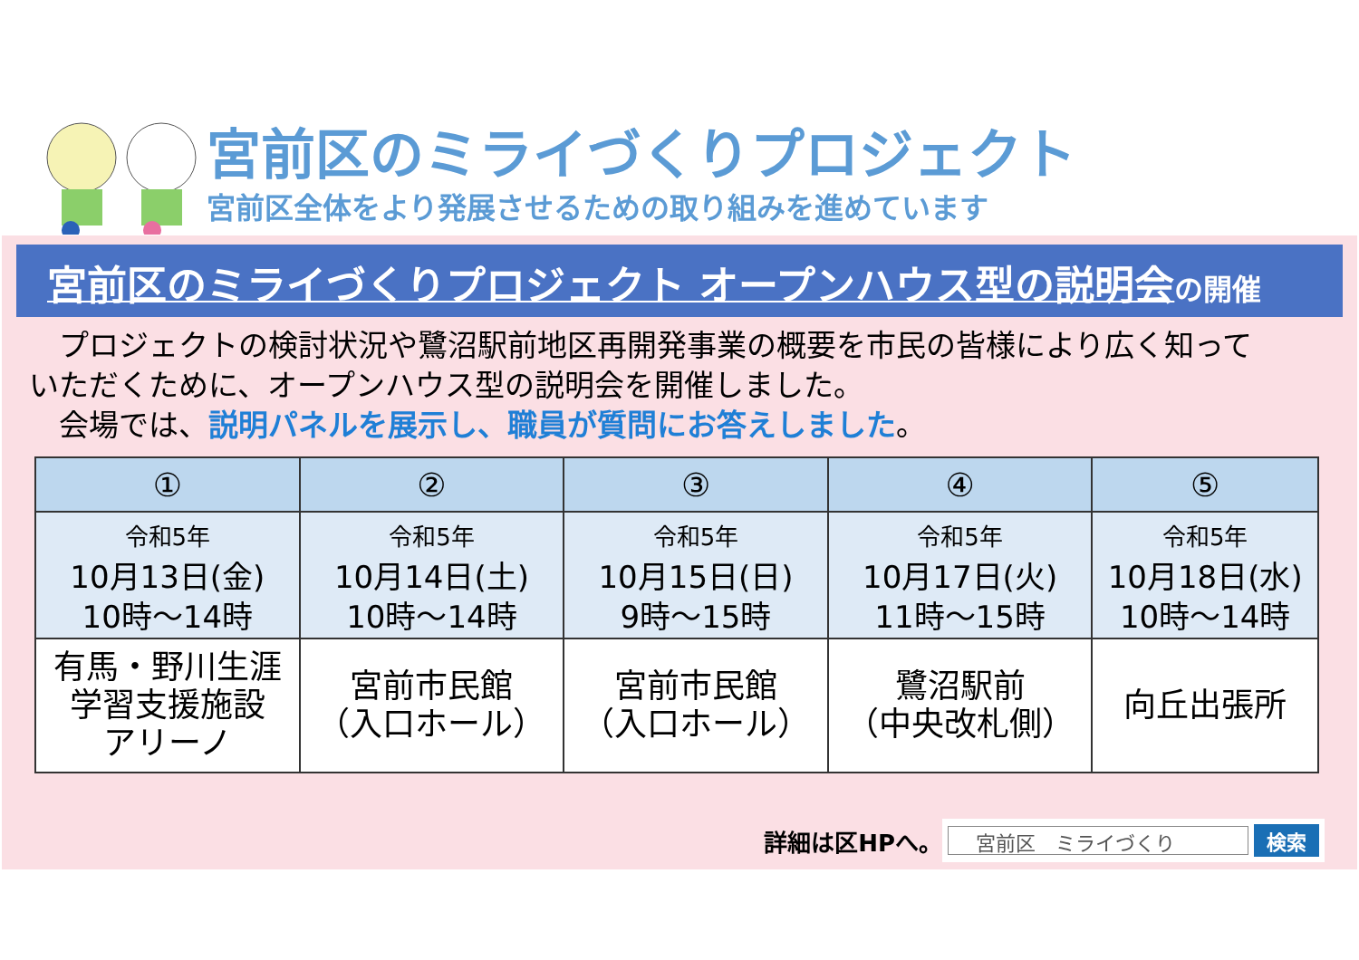宮前区のミライづくりプロジェクト
宮前区全体をより発展させるための取り組みを進めています
宮前区のミライづくりプロジェクト オープンハウス型の説明会 の開催
　プロジェクトの検討状況や鷺沼駅前地区再開発事業の概要を市民の皆様により広く知って
いただくために、オープンハウス型の説明会を開催しました。
　会場では、説明パネルを展示し、職員が質問にお答えしました。
| ① | ② | ③ | ④ | ⑤ |
| --- | --- | --- | --- | --- |
| 令和5年 10月13日(金) 10時～14時 | 令和5年 10月14日(土) 10時～14時 | 令和5年 10月15日(日) 9時～15時 | 令和5年 10月17日(火) 11時～15時 | 令和5年 10月18日(水) 10時～14時 |
| 有馬・野川生涯 学習支援施設 アリーノ | 宮前市民館 （入口ホール） | 宮前市民館 （入口ホール） | 鷺沼駅前 （中央改札側） | 向丘出張所 |
詳細は区HPへ。
宮前区　ミライづくり
検索